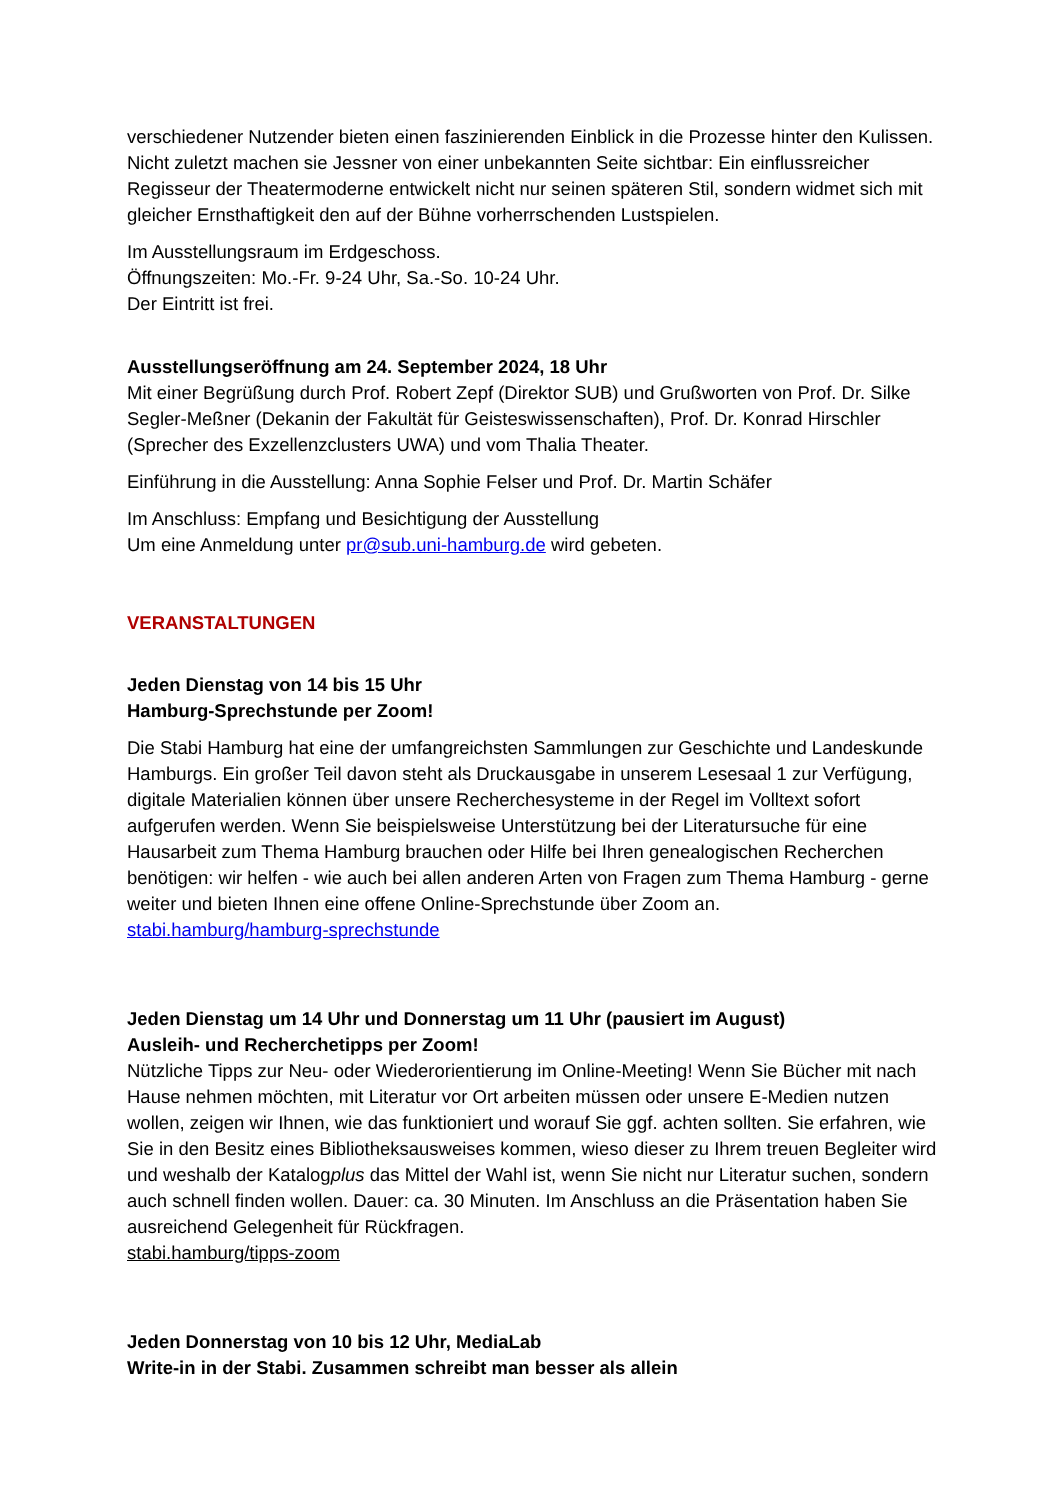verschiedener Nutzender bieten einen faszinierenden Einblick in die Prozesse hinter den Kulissen. Nicht zuletzt machen sie Jessner von einer unbekannten Seite sichtbar: Ein einflussreicher Regisseur der Theatermoderne entwickelt nicht nur seinen späteren Stil, sondern widmet sich mit gleicher Ernsthaftigkeit den auf der Bühne vorherrschenden Lustspielen.
Im Ausstellungsraum im Erdgeschoss.
Öffnungszeiten: Mo.-Fr. 9-24 Uhr, Sa.-So. 10-24 Uhr.
Der Eintritt ist frei.
Ausstellungseröffnung am 24. September 2024, 18 Uhr
Mit einer Begrüßung durch Prof. Robert Zepf (Direktor SUB) und Grußworten von Prof. Dr. Silke Segler-Meßner (Dekanin der Fakultät für Geisteswissenschaften), Prof. Dr. Konrad Hirschler (Sprecher des Exzellenzclusters UWA) und vom Thalia Theater.
Einführung in die Ausstellung: Anna Sophie Felser und Prof. Dr. Martin Schäfer
Im Anschluss: Empfang und Besichtigung der Ausstellung
Um eine Anmeldung unter pr@sub.uni-hamburg.de wird gebeten.
VERANSTALTUNGEN
Jeden Dienstag von 14 bis 15 Uhr
Hamburg-Sprechstunde per Zoom!
Die Stabi Hamburg hat eine der umfangreichsten Sammlungen zur Geschichte und Landeskunde Hamburgs. Ein großer Teil davon steht als Druckausgabe in unserem Lesesaal 1 zur Verfügung, digitale Materialien können über unsere Recherchesysteme in der Regel im Volltext sofort aufgerufen werden. Wenn Sie beispielsweise Unterstützung bei der Literatursuche für eine Hausarbeit zum Thema Hamburg brauchen oder Hilfe bei Ihren genealogischen Recherchen benötigen: wir helfen - wie auch bei allen anderen Arten von Fragen zum Thema Hamburg - gerne weiter und bieten Ihnen eine offene Online-Sprechstunde über Zoom an.
stabi.hamburg/hamburg-sprechstunde
Jeden Dienstag um 14 Uhr und Donnerstag um 11 Uhr (pausiert im August)
Ausleih- und Recherchetipps per Zoom!
Nützliche Tipps zur Neu- oder Wiederorientierung im Online-Meeting! Wenn Sie Bücher mit nach Hause nehmen möchten, mit Literatur vor Ort arbeiten müssen oder unsere E-Medien nutzen wollen, zeigen wir Ihnen, wie das funktioniert und worauf Sie ggf. achten sollten. Sie erfahren, wie Sie in den Besitz eines Bibliotheksausweises kommen, wieso dieser zu Ihrem treuen Begleiter wird und weshalb der Katalogplus das Mittel der Wahl ist, wenn Sie nicht nur Literatur suchen, sondern auch schnell finden wollen. Dauer: ca. 30 Minuten. Im Anschluss an die Präsentation haben Sie ausreichend Gelegenheit für Rückfragen.
stabi.hamburg/tipps-zoom
Jeden Donnerstag von 10 bis 12 Uhr, MediaLab
Write-in in der Stabi. Zusammen schreibt man besser als allein